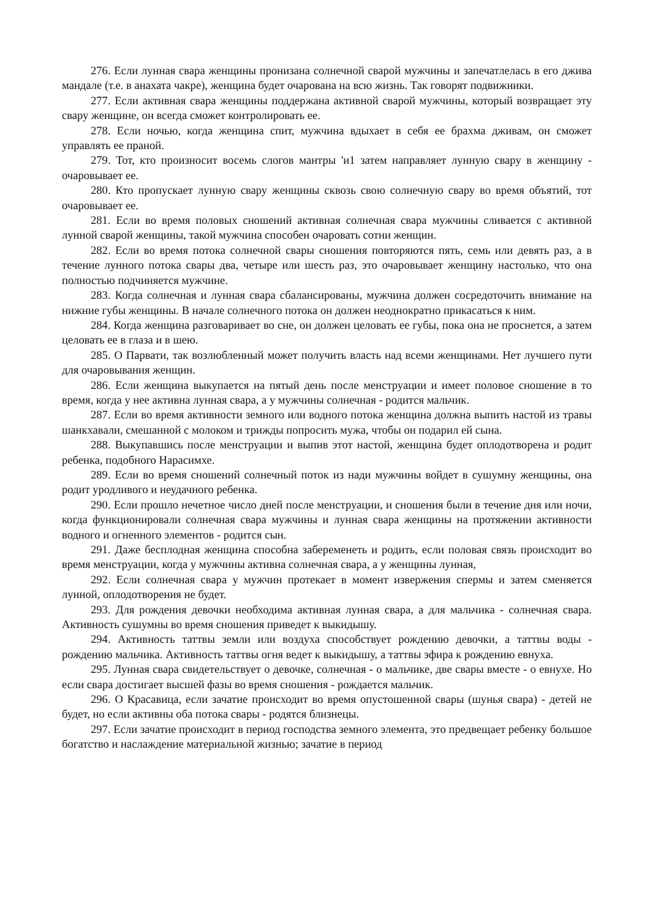276. Если лунная свара женщины пронизана солнечной сварой мужчины и запечатлелась в его джива мандале (т.е. в анахата чакре), женщина будет очарована на всю жизнь. Так говорят подвижники.
277. Если активная свара женщины поддержана активной сварой мужчины, который возвращает эту свару женщине, он всегда сможет контролировать ее.
278. Если ночью, когда женщина спит, мужчина вдыхает в себя ее брахма дживам, он сможет управлять ее праной.
279. Тот, кто произносит восемь слогов мантры 'и1 затем направляет лунную свару в женщину - очаровывает ее.
280. Кто пропускает лунную свару женщины сквозь свою солнечную свару во время объятий, тот очаровывает ее.
281. Если во время половых сношений активная солнечная свара мужчины сливается с активной лунной сварой женщины, такой мужчина способен очаровать сотни женщин.
282. Если во время потока солнечной свары сношения повторяются пять, семь или девять раз, а в течение лунного потока свары два, четыре или шесть раз, это очаровывает женщину настолько, что она полностью подчиняется мужчине.
283. Когда солнечная и лунная свара сбалансированы, мужчина должен сосредоточить внимание на нижние губы женщины. В начале солнечного потока он должен неоднократно прикасаться к ним.
284. Когда женщина разговаривает во сне, он должен целовать ее губы, пока она не проснется, а затем целовать ее в глаза и в шею.
285. О Парвати, так возлюбленный может получить власть над всеми женщинами. Нет лучшего пути для очаровывания женщин.
286. Если женщина выкупается на пятый день после менструации и имеет половое сношение в то время, когда у нее активна лунная свара, а у мужчины солнечная - родится мальчик.
287. Если во время активности земного или водного потока женщина должна выпить настой из травы шанкхавали, смешанной с молоком и трижды попросить мужа, чтобы он подарил ей сына.
288. Выкупавшись после менструации и выпив этот настой, женщина будет оплодотворена и родит ребенка, подобного Нарасимхе.
289. Если во время сношений солнечный поток из нади мужчины войдет в сушумну женщины, она родит уродливого и неудачного ребенка.
290. Если прошло нечетное число дней после менструации, и сношения были в течение дня или ночи, когда функционировали солнечная свара мужчины и лунная свара женщины на протяжении активности водного и огненного элементов - родится сын.
291. Даже бесплодная женщина способна забеременеть и родить, если половая связь происходит во время менструации, когда у мужчины активна солнечная свара, а у женщины лунная,
292. Если солнечная свара у мужчин протекает в момент извержения спермы и затем сменяется лунной, оплодотворения не будет.
293. Для рождения девочки необходима активная лунная свара, а для мальчика - солнечная свара. Активность сушумны во время сношения приведет к выкидышу.
294. Активность таттвы земли или воздуха способствует рождению девочки, а таттвы воды - рождению мальчика. Активность таттвы огня ведет к выкидышу, а таттвы эфира к рождению евнуха.
295. Лунная свара свидетельствует о девочке, солнечная - о мальчике, две свары вместе - о евнухе. Но если свара достигает высшей фазы во время сношения - рождается мальчик.
296. О Красавица, если зачатие происходит во время опустошенной свары (шунья свара) - детей не будет, но если активны оба потока свары - родятся близнецы.
297. Если зачатие происходит в период господства земного элемента, это предвещает ребенку большое богатство и наслаждение материальной жизнью; зачатие в период